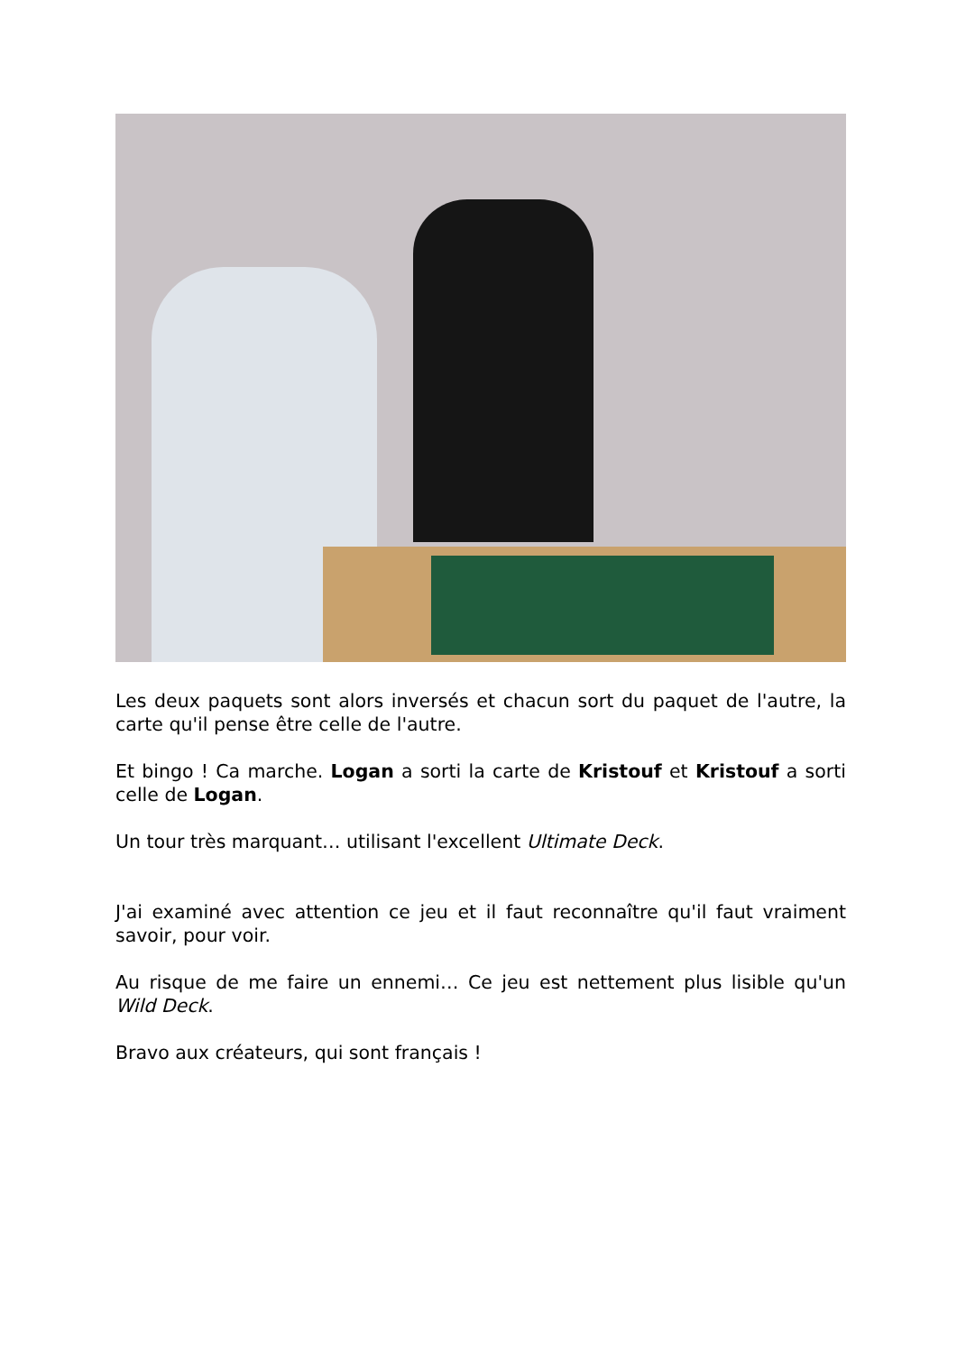Les deux paquets sont alors inversés et chacun sort du paquet de l'autre, la carte qu'il pense être celle de l'autre.
Et bingo ! Ca marche. Logan a sorti la carte de Kristouf et Kristouf a sorti celle de Logan.
Un tour très marquant… utilisant l'excellent Ultimate Deck.
J'ai examiné avec attention ce jeu et il faut reconnaître qu'il faut vraiment savoir, pour voir.
Au risque de me faire un ennemi… Ce jeu est nettement plus lisible qu'un Wild Deck.
Bravo aux créateurs, qui sont français !